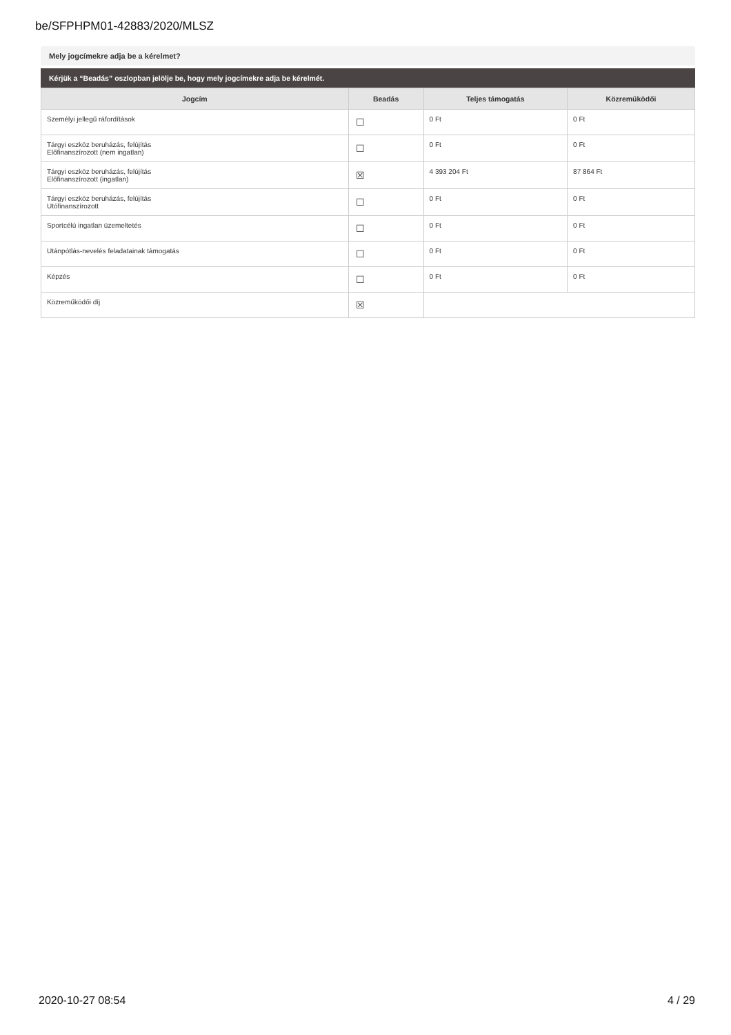be/SFPHPM01-42883/2020/MLSZ
Mely jogcímekre adja be a kérelmet?
Kérjük a “Beadás” oszlopban jelölje be, hogy mely jogcímekre adja be kérelmét.
| Jogcím | Beadás | Teljes támogatás | Közreműködői |
| --- | --- | --- | --- |
| Személyi jellegű ráfordítások | ☐ | 0 Ft | 0 Ft |
| Tárgyi eszköz beruházás, felújítás Előfinanszírozott (nem ingatlan) | ☐ | 0 Ft | 0 Ft |
| Tárgyi eszköz beruházás, felújítás Előfinanszírozott (ingatlan) | ☒ | 4 393 204 Ft | 87 864 Ft |
| Tárgyi eszköz beruházás, felújítás Utófinanszírozott | ☐ | 0 Ft | 0 Ft |
| Sportcélú ingatlan üzemeltetés | ☐ | 0 Ft | 0 Ft |
| Utánpótlás-nevelés feladatainak támogatás | ☐ | 0 Ft | 0 Ft |
| Képzés | ☐ | 0 Ft | 0 Ft |
| Közreműködői díj | ☒ | | |
2020-10-27 08:54 4 / 29